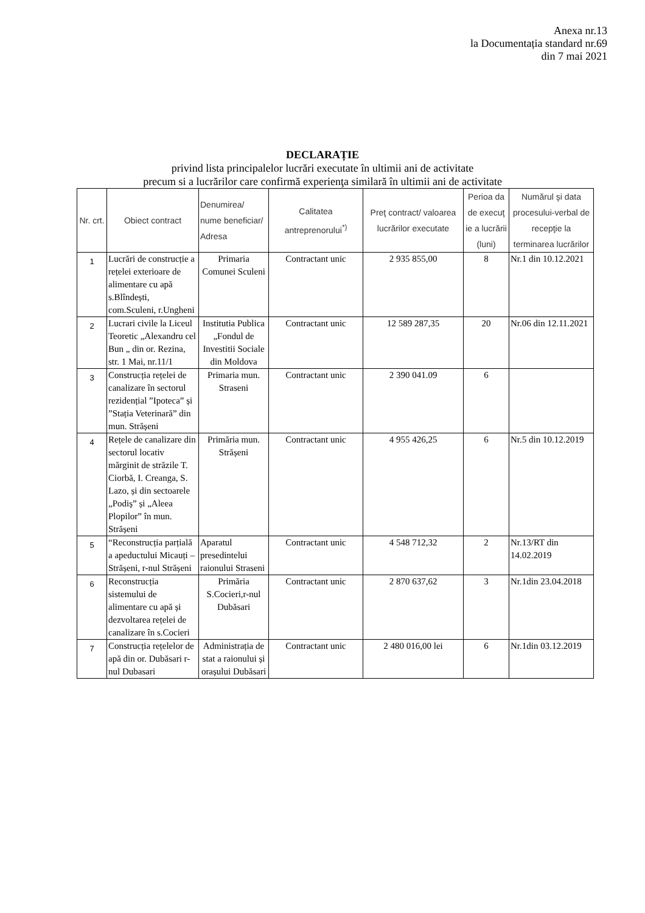Anexa nr.13
la Documentația standard nr.69
din 7 mai 2021
DECLARAȚIE
privind lista principalelor lucrări executate în ultimii ani de activitate
precum si a lucrărilor care confirmă experienţa similară în ultimii ani de activitate
| Nr. crt. | Obiect contract | Denumirea/ nume beneficiar/ Adresa | Calitatea antreprenorului<sup>*)</sup> | Preţ contract/ valoarea lucrărilor executate | Perioa da de execuţ ie a lucrării (luni) | Numărul şi data procesului-verbal de recepţie la terminarea lucrărilor |
| --- | --- | --- | --- | --- | --- | --- |
| 1 | Lucrări de construcție a rețelei exterioare de alimentare cu apă s.Blîndești, com.Sculeni, r.Ungheni | Primaria Comunei Sculeni | Contractant unic | 2 935 855,00 | 8 | Nr.1 din 10.12.2021 |
| 2 | Lucrari civile la Liceul Teoretic „Alexandru cel Bun „ din or. Rezina, str. 1 Mai, nr.11/1 | Institutia Publica „Fondul de Investitii Sociale din Moldova | Contractant unic | 12 589 287,35 | 20 | Nr.06 din 12.11.2021 |
| 3 | Construcția rețelei de canalizare în sectorul rezidențial ”Ipoteca” și ”Stația Veterinară” din mun. Strășeni | Primaria mun. Straseni | Contractant unic | 2 390 041.09 | 6 | |
| 4 | Rețele de canalizare din sectorul locativ mărginit de străzile T. Ciorbă, I. Creanga, S. Lazo, și din sectoarele „Podiș” și „Aleea Plopilor” în mun. Strășeni | Primăria mun. Strășeni | Contractant unic | 4 955 426,25 | 6 | Nr.5 din 10.12.2019 |
| 5 | “Reconstrucția parțială a apeductului Micauți – Strășeni, r-nul Strășeni | Aparatul presedintelui raionului Straseni | Contractant unic | 4 548 712,32 | 2 | Nr.13/RT din 14.02.2019 |
| 6 | Reconstrucția sistemului de alimentare cu apă și dezvoltarea rețelei de canalizare în s.Cocieri | Primăria S.Cocieri,r-nul Dubăsari | Contractant unic | 2 870 637,62 | 3 | Nr.1din 23.04.2018 |
| 7 | Construcția rețelelor de apă din or. Dubăsari r-nul Dubasari | Administrația de stat a raionului și orașului Dubăsari | Contractant unic | 2 480 016,00 lei | 6 | Nr.1din 03.12.2019 |